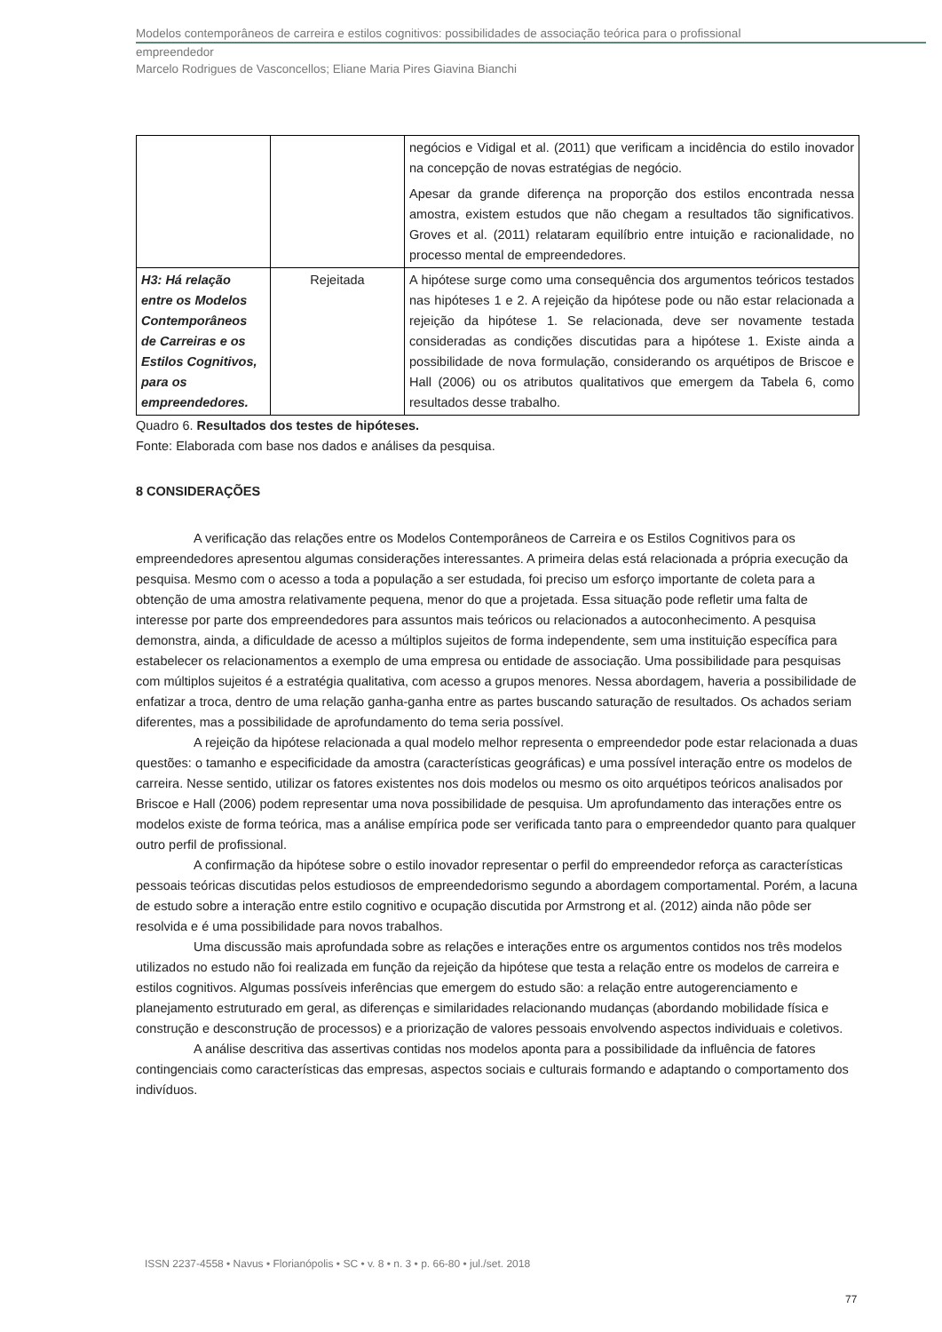Modelos contemporâneos de carreira e estilos cognitivos: possibilidades de associação teórica para o profissional
empreendedor
Marcelo Rodrigues de Vasconcellos; Eliane Maria Pires Giavina Bianchi
| | | negócios e Vidigal et al. (2011) que verificam a incidência do estilo inovador na concepção de novas estratégias de negócio. Apesar da grande diferença na proporção dos estilos encontrada nessa amostra, existem estudos que não chegam a resultados tão significativos. Groves et al. (2011) relataram equilíbrio entre intuição e racionalidade, no processo mental de empreendedores. |
| H3: Há relação entre os Modelos Contemporâneos de Carreiras e os Estilos Cognitivos, para os empreendedores. | Rejeitada | A hipótese surge como uma consequência dos argumentos teóricos testados nas hipóteses 1 e 2. A rejeição da hipótese pode ou não estar relacionada a rejeição da hipótese 1. Se relacionada, deve ser novamente testada consideradas as condições discutidas para a hipótese 1. Existe ainda a possibilidade de nova formulação, considerando os arquétipos de Briscoe e Hall (2006) ou os atributos qualitativos que emergem da Tabela 6, como resultados desse trabalho. |
Quadro 6. Resultados dos testes de hipóteses.
Fonte: Elaborada com base nos dados e análises da pesquisa.
8 CONSIDERAÇÕES
A verificação das relações entre os Modelos Contemporâneos de Carreira e os Estilos Cognitivos para os empreendedores apresentou algumas considerações interessantes. A primeira delas está relacionada a própria execução da pesquisa. Mesmo com o acesso a toda a população a ser estudada, foi preciso um esforço importante de coleta para a obtenção de uma amostra relativamente pequena, menor do que a projetada. Essa situação pode refletir uma falta de interesse por parte dos empreendedores para assuntos mais teóricos ou relacionados a autoconhecimento. A pesquisa demonstra, ainda, a dificuldade de acesso a múltiplos sujeitos de forma independente, sem uma instituição específica para estabelecer os relacionamentos a exemplo de uma empresa ou entidade de associação. Uma possibilidade para pesquisas com múltiplos sujeitos é a estratégia qualitativa, com acesso a grupos menores. Nessa abordagem, haveria a possibilidade de enfatizar a troca, dentro de uma relação ganha-ganha entre as partes buscando saturação de resultados. Os achados seriam diferentes, mas a possibilidade de aprofundamento do tema seria possível.
A rejeição da hipótese relacionada a qual modelo melhor representa o empreendedor pode estar relacionada a duas questões: o tamanho e especificidade da amostra (características geográficas) e uma possível interação entre os modelos de carreira. Nesse sentido, utilizar os fatores existentes nos dois modelos ou mesmo os oito arquétipos teóricos analisados por Briscoe e Hall (2006) podem representar uma nova possibilidade de pesquisa. Um aprofundamento das interações entre os modelos existe de forma teórica, mas a análise empírica pode ser verificada tanto para o empreendedor quanto para qualquer outro perfil de profissional.
A confirmação da hipótese sobre o estilo inovador representar o perfil do empreendedor reforça as características pessoais teóricas discutidas pelos estudiosos de empreendedorismo segundo a abordagem comportamental. Porém, a lacuna de estudo sobre a interação entre estilo cognitivo e ocupação discutida por Armstrong et al. (2012) ainda não pôde ser resolvida e é uma possibilidade para novos trabalhos.
Uma discussão mais aprofundada sobre as relações e interações entre os argumentos contidos nos três modelos utilizados no estudo não foi realizada em função da rejeição da hipótese que testa a relação entre os modelos de carreira e estilos cognitivos. Algumas possíveis inferências que emergem do estudo são: a relação entre autogerenciamento e planejamento estruturado em geral, as diferenças e similaridades relacionando mudanças (abordando mobilidade física e construção e desconstrução de processos) e a priorização de valores pessoais envolvendo aspectos individuais e coletivos.
A análise descritiva das assertivas contidas nos modelos aponta para a possibilidade da influência de fatores contingenciais como características das empresas, aspectos sociais e culturais formando e adaptando o comportamento dos indivíduos.
ISSN 2237-4558 • Navus • Florianópolis • SC • v. 8 • n. 3 • p. 66-80 • jul./set. 2018
77